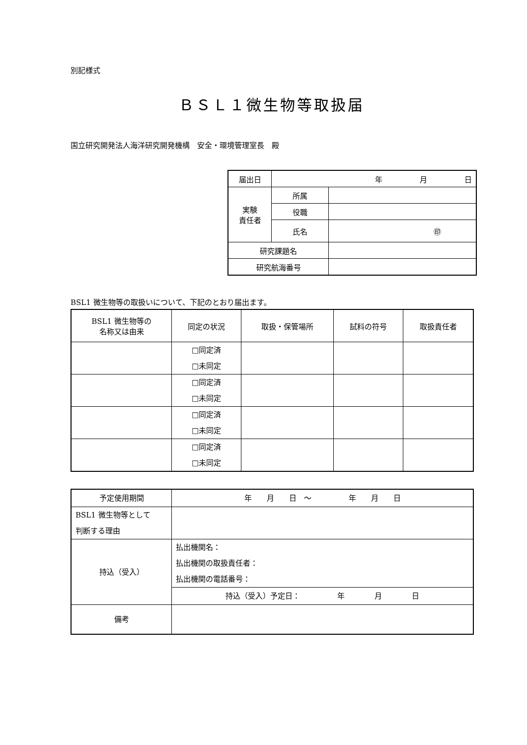別記様式
ＢＳＬ１微生物等取扱届
国立研究開発法人海洋研究開発機構　安全・環境管理室長　殿
| 届出日 | 年 月 日 | |
| 実験 責任者 | 所属 | |
| | 役職 | |
| | 氏名 | ㊞ |
| 研究課題名 | | |
| 研究航海番号 | | |
BSL1 微生物等の取扱いについて、下記のとおり届出ます。
| BSL1 微生物等の 名称又は由来 | 同定の状況 | 取扱・保管場所 | 試料の符号 | 取扱責任者 |
| --- | --- | --- | --- | --- |
| | □同定済 □未同定 | | | |
| | □同定済 □未同定 | | | |
| | □同定済 □未同定 | | | |
| | □同定済 □未同定 | | | |
| 予定使用期間 | 年 月 日 ～ 年 月 日 |
| BSL1 微生物等として 判断する理由 | |
| 持込（受入） | 払出機関名： 払出機関の取扱責任者： 払出機関の電話番号： |
| | 持込（受入）予定日： 年 月 日 |
| 備考 | |